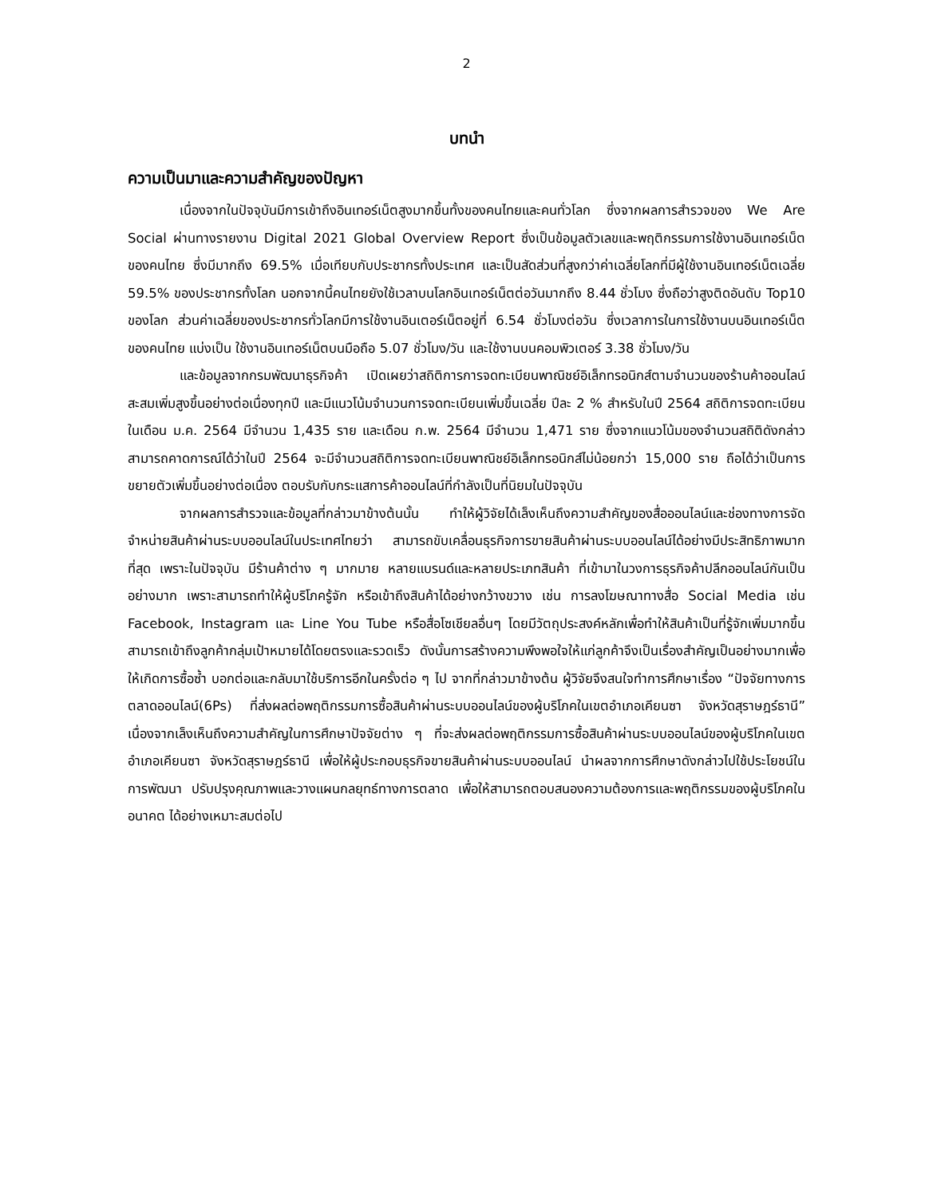2
บทนำ
ความเป็นมาและความสำคัญของปัญหา
เนื่องจากในปัจจุบันมีการเข้าถึงอินเทอร์เน็ตสูงมากขึ้นทั้งของคนไทยและคนทั่วโลก ซึ่งจากผลการสำรวจของ We Are Social ผ่านทางรายงาน Digital 2021 Global Overview Report ซึ่งเป็นข้อมูลตัวเลขและพฤติกรรมการใช้งานอินเทอร์เน็ตของคนไทย ซึ่งมีมากถึง 69.5% เมื่อเทียบกับประชากรทั้งประเทศ และเป็นสัดส่วนที่สูงกว่าค่าเฉลี่ยโลกที่มีผู้ใช้งานอินเทอร์เน็ตเฉลี่ย 59.5% ของประชากรทั้งโลก นอกจากนี้คนไทยยังใช้เวลาบนโลกอินเทอร์เน็ตต่อวันมากถึง 8.44 ชั่วโมง ซึ่งถือว่าสูงติดอันดับ Top10 ของโลก ส่วนค่าเฉลี่ยของประชากรทั่วโลกมีการใช้งานอินเตอร์เน็ตอยู่ที่ 6.54 ชั่วโมงต่อวัน ซึ่งเวลาการในการใช้งานบนอินเทอร์เน็ตของคนไทย แบ่งเป็น ใช้งานอินเทอร์เน็ตบนมือถือ 5.07 ชั่วโมง/วัน และใช้งานบนคอมพิวเตอร์ 3.38 ชั่วโมง/วัน
และข้อมูลจากกรมพัฒนาธุรกิจค้า เปิดเผยว่าสถิติการการจดทะเบียนพาณิชย์อิเล็กทรอนิกส์ตามจำนวนของร้านค้าออนไลน์สะสมเพิ่มสูงขึ้นอย่างต่อเนื่องทุกปี และมีแนวโน้มจำนวนการจดทะเบียนเพิ่มขึ้นเฉลี่ย ปีละ 2 % สำหรับในปี 2564 สถิติการจดทะเบียน ในเดือน ม.ค. 2564 มีจำนวน 1,435 ราย และเดือน ก.พ. 2564 มีจำนวน 1,471 ราย ซึ่งจากแนวโน้มของจำนวนสถิติดังกล่าวสามารถคาดการณ์ได้ว่าในปี 2564 จะมีจำนวนสถิติการจดทะเบียนพาณิชย์อิเล็กทรอนิกส์ไม่น้อยกว่า 15,000 ราย ถือได้ว่าเป็นการขยายตัวเพิ่มขึ้นอย่างต่อเนื่อง ตอบรับกับกระแสการค้าออนไลน์ที่กำลังเป็นที่นิยมในปัจจุบัน
จากผลการสำรวจและข้อมูลที่กล่าวมาข้างต้นนั้น ทำให้ผู้วิจัยได้เล็งเห็นถึงความสำคัญของสื่อออนไลน์และช่องทางการจัดจำหน่ายสินค้าผ่านระบบออนไลน์ในประเทศไทยว่า สามารถขับเคลื่อนธุรกิจการขายสินค้าผ่านระบบออนไลน์ได้อย่างมีประสิทธิภาพมากที่สุด เพราะในปัจจุบัน มีร้านค้าต่าง ๆ มากมาย หลายแบรนด์และหลายประเภทสินค้า ที่เข้ามาในวงการธุรกิจค้าปลีกออนไลน์กันเป็นอย่างมาก เพราะสามารถทำให้ผู้บริโภครู้จัก หรือเข้าถึงสินค้าได้อย่างกว้างขวาง เช่น การลงโฆษณาทางสื่อ Social Media เช่น Facebook, Instagram และ Line You Tube หรือสื่อโซเชียลอื่นๆ โดยมีวัตถุประสงค์หลักเพื่อทำให้สินค้าเป็นที่รู้จักเพิ่มมากขึ้น สามารถเข้าถึงลูกค้ากลุ่มเป้าหมายได้โดยตรงและรวดเร็ว ดังนั้นการสร้างความพึงพอใจให้แก่ลูกค้าจึงเป็นเรื่องสำคัญเป็นอย่างมากเพื่อให้เกิดการซื้อซ้ำ บอกต่อและกลับมาใช้บริการอีกในครั้งต่อ ๆ ไป จากที่กล่าวมาข้างต้น ผู้วิจัยจึงสนใจทำการศึกษาเรื่อง “ปัจจัยทางการตลาดออนไลน์(6Ps) ที่ส่งผลต่อพฤติกรรมการซื้อสินค้าผ่านระบบออนไลน์ของผู้บริโภคในเขตอำเภอเคียนซา จังหวัดสุราษฎร์ธานี” เนื่องจากเล็งเห็นถึงความสำคัญในการศึกษาปัจจัยต่าง ๆ ที่จะส่งผลต่อพฤติกรรมการซื้อสินค้าผ่านระบบออนไลน์ของผู้บริโภคในเขตอำเภอเคียนซา จังหวัดสุราษฎร์ธานี เพื่อให้ผู้ประกอบธุรกิจขายสินค้าผ่านระบบออนไลน์ นำผลจากการศึกษาดังกล่าวไปใช้ประโยชน์ในการพัฒนา ปรับปรุงคุณภาพและวางแผนกลยุทธ์ทางการตลาด เพื่อให้สามารถตอบสนองความต้องการและพฤติกรรมของผู้บริโภคในอนาคต ได้อย่างเหมาะสมต่อไป